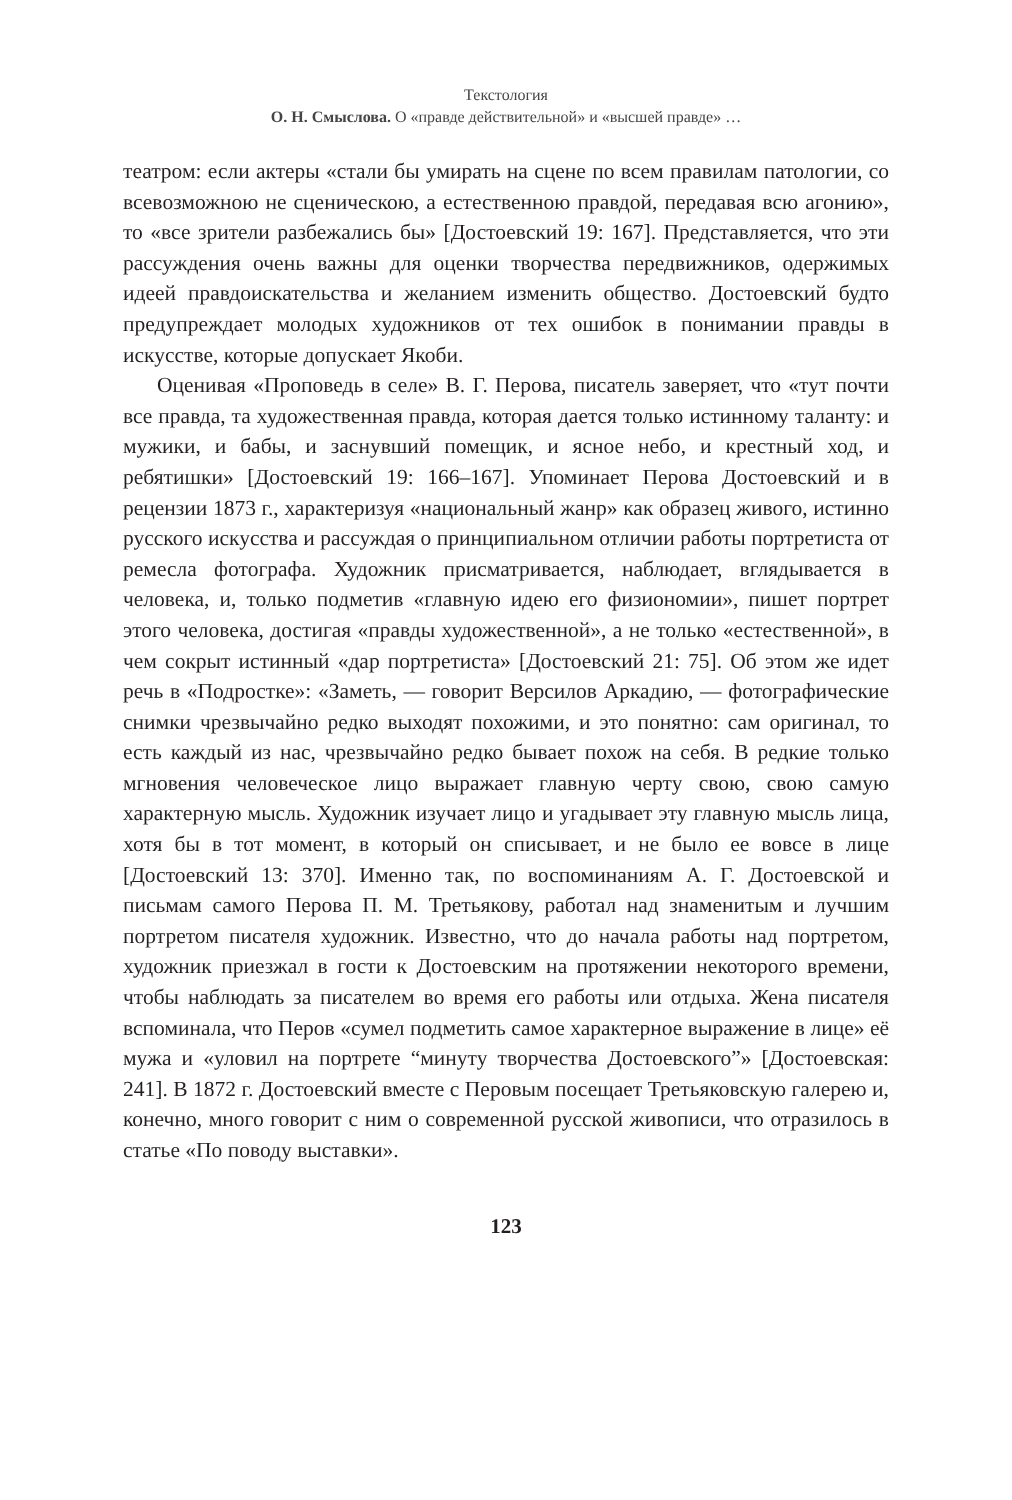Текстология
О. Н. Смыслова. О «правде действительной» и «высшей правде» …
театром: если актеры «стали бы умирать на сцене по всем правилам патологии, со всевозможною не сценическою, а естественною правдой, передавая всю агонию», то «все зрители разбежались бы» [Достоевский 19: 167]. Представляется, что эти рассуждения очень важны для оценки творчества передвижников, одержимых идеей правдоискательства и желанием изменить общество. Достоевский будто предупреждает молодых художников от тех ошибок в понимании правды в искусстве, которые допускает Якоби.
Оценивая «Проповедь в селе» В. Г. Перова, писатель заверяет, что «тут почти все правда, та художественная правда, которая дается только истинному таланту: и мужики, и бабы, и заснувший помещик, и ясное небо, и крестный ход, и ребятишки» [Достоевский 19: 166–167]. Упоминает Перова Достоевский и в рецензии 1873 г., характеризуя «национальный жанр» как образец живого, истинно русского искусства и рассуждая о принципиальном отличии работы портретиста от ремесла фотографа. Художник присматривается, наблюдает, вглядывается в человека, и, только подметив «главную идею его физиономии», пишет портрет этого человека, достигая «правды художественной», а не только «естественной», в чем сокрыт истинный «дар портретиста» [Достоевский 21: 75]. Об этом же идет речь в «Подростке»: «Заметь, — говорит Версилов Аркадию, — фотографические снимки чрезвычайно редко выходят похожими, и это понятно: сам оригинал, то есть каждый из нас, чрезвычайно редко бывает похож на себя. В редкие только мгновения человеческое лицо выражает главную черту свою, свою самую характерную мысль. Художник изучает лицо и угадывает эту главную мысль лица, хотя бы в тот момент, в который он списывает, и не было ее вовсе в лице [Достоевский 13: 370]. Именно так, по воспоминаниям А. Г. Достоевской и письмам самого Перова П. М. Третьякову, работал над знаменитым и лучшим портретом писателя художник. Известно, что до начала работы над портретом, художник приезжал в гости к Достоевским на протяжении некоторого времени, чтобы наблюдать за писателем во время его работы или отдыха. Жена писателя вспоминала, что Перов «сумел подметить самое характерное выражение в лице» её мужа и «уловил на портрете “минуту творчества Достоевского”» [Достоевская: 241]. В 1872 г. Достоевский вместе с Перовым посещает Третьяковскую галерею и, конечно, много говорит с ним о современной русской живописи, что отразилось в статье «По поводу выставки».
123